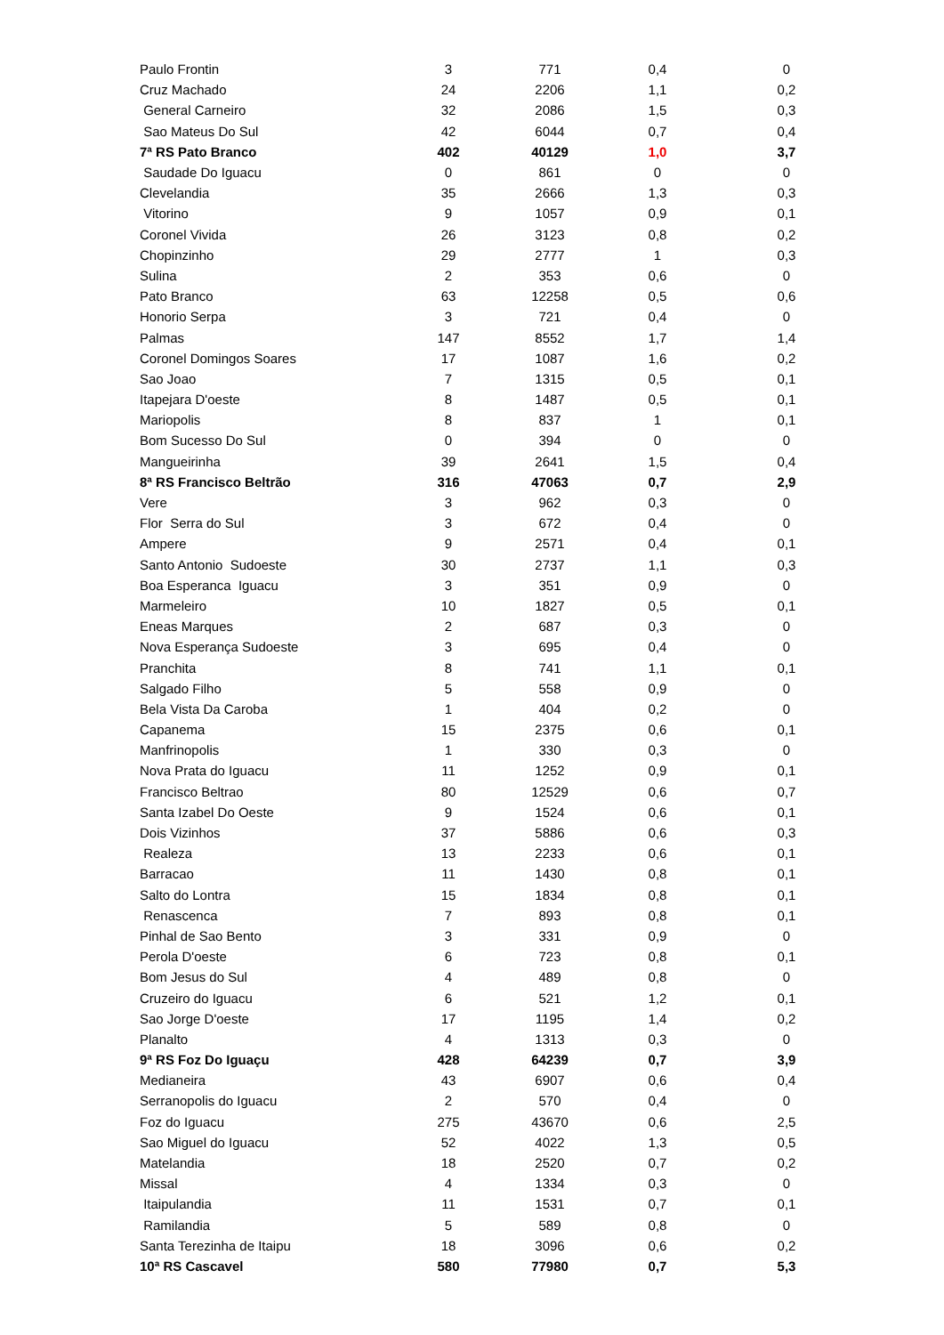| Paulo Frontin | 3 | 771 | 0,4 | 0 |
| Cruz Machado | 24 | 2206 | 1,1 | 0,2 |
| General Carneiro | 32 | 2086 | 1,5 | 0,3 |
| Sao Mateus Do Sul | 42 | 6044 | 0,7 | 0,4 |
| 7ª RS Pato Branco | 402 | 40129 | 1,0 | 3,7 |
| Saudade Do Iguacu | 0 | 861 | 0 | 0 |
| Clevelandia | 35 | 2666 | 1,3 | 0,3 |
| Vitorino | 9 | 1057 | 0,9 | 0,1 |
| Coronel Vivida | 26 | 3123 | 0,8 | 0,2 |
| Chopinzinho | 29 | 2777 | 1 | 0,3 |
| Sulina | 2 | 353 | 0,6 | 0 |
| Pato Branco | 63 | 12258 | 0,5 | 0,6 |
| Honorio Serpa | 3 | 721 | 0,4 | 0 |
| Palmas | 147 | 8552 | 1,7 | 1,4 |
| Coronel Domingos Soares | 17 | 1087 | 1,6 | 0,2 |
| Sao Joao | 7 | 1315 | 0,5 | 0,1 |
| Itapejara D'oeste | 8 | 1487 | 0,5 | 0,1 |
| Mariopolis | 8 | 837 | 1 | 0,1 |
| Bom Sucesso Do Sul | 0 | 394 | 0 | 0 |
| Mangueirinha | 39 | 2641 | 1,5 | 0,4 |
| 8ª RS Francisco Beltrão | 316 | 47063 | 0,7 | 2,9 |
| Vere | 3 | 962 | 0,3 | 0 |
| Flor Serra do Sul | 3 | 672 | 0,4 | 0 |
| Ampere | 9 | 2571 | 0,4 | 0,1 |
| Santo Antonio Sudoeste | 30 | 2737 | 1,1 | 0,3 |
| Boa Esperanca Iguacu | 3 | 351 | 0,9 | 0 |
| Marmeleiro | 10 | 1827 | 0,5 | 0,1 |
| Eneas Marques | 2 | 687 | 0,3 | 0 |
| Nova Esperança Sudoeste | 3 | 695 | 0,4 | 0 |
| Pranchita | 8 | 741 | 1,1 | 0,1 |
| Salgado Filho | 5 | 558 | 0,9 | 0 |
| Bela Vista Da Caroba | 1 | 404 | 0,2 | 0 |
| Capanema | 15 | 2375 | 0,6 | 0,1 |
| Manfrinopolis | 1 | 330 | 0,3 | 0 |
| Nova Prata do Iguacu | 11 | 1252 | 0,9 | 0,1 |
| Francisco Beltrao | 80 | 12529 | 0,6 | 0,7 |
| Santa Izabel Do Oeste | 9 | 1524 | 0,6 | 0,1 |
| Dois Vizinhos | 37 | 5886 | 0,6 | 0,3 |
| Realeza | 13 | 2233 | 0,6 | 0,1 |
| Barracao | 11 | 1430 | 0,8 | 0,1 |
| Salto do Lontra | 15 | 1834 | 0,8 | 0,1 |
| Renascenca | 7 | 893 | 0,8 | 0,1 |
| Pinhal de Sao Bento | 3 | 331 | 0,9 | 0 |
| Perola D'oeste | 6 | 723 | 0,8 | 0,1 |
| Bom Jesus do Sul | 4 | 489 | 0,8 | 0 |
| Cruzeiro do Iguacu | 6 | 521 | 1,2 | 0,1 |
| Sao Jorge D'oeste | 17 | 1195 | 1,4 | 0,2 |
| Planalto | 4 | 1313 | 0,3 | 0 |
| 9ª RS Foz Do Iguaçu | 428 | 64239 | 0,7 | 3,9 |
| Medianeira | 43 | 6907 | 0,6 | 0,4 |
| Serranopolis do Iguacu | 2 | 570 | 0,4 | 0 |
| Foz do Iguacu | 275 | 43670 | 0,6 | 2,5 |
| Sao Miguel do Iguacu | 52 | 4022 | 1,3 | 0,5 |
| Matelandia | 18 | 2520 | 0,7 | 0,2 |
| Missal | 4 | 1334 | 0,3 | 0 |
| Itaipulandia | 11 | 1531 | 0,7 | 0,1 |
| Ramilandia | 5 | 589 | 0,8 | 0 |
| Santa Terezinha de Itaipu | 18 | 3096 | 0,6 | 0,2 |
| 10ª RS Cascavel | 580 | 77980 | 0,7 | 5,3 |